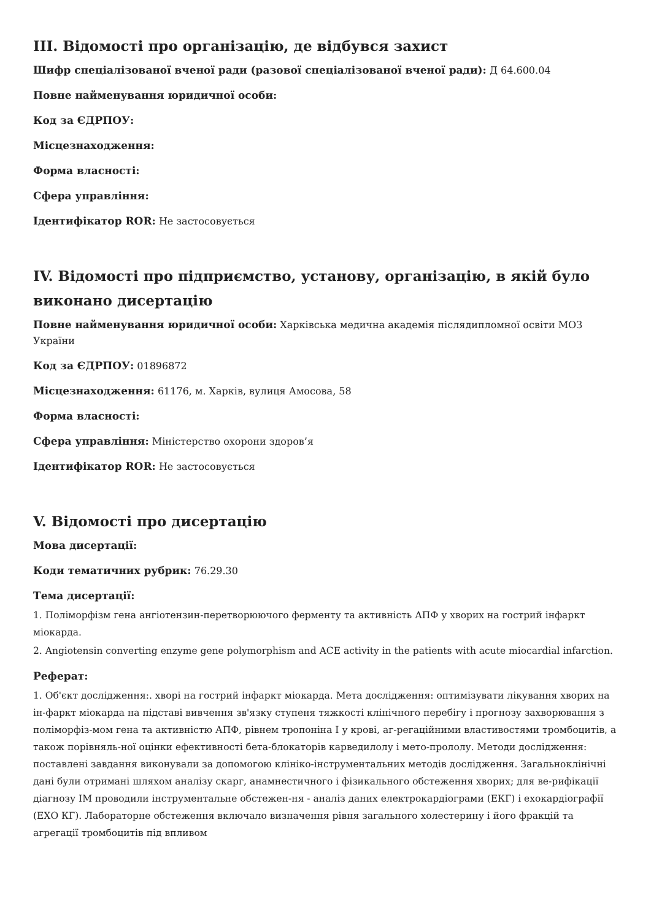III. Відомості про організацію, де відбувся захист
Шифр спеціалізованої вченої ради (разової спеціалізованої вченої ради): Д 64.600.04
Повне найменування юридичної особи:
Код за ЄДРПОУ:
Місцезнаходження:
Форма власності:
Сфера управління:
Ідентифікатор ROR: Не застосовується
IV. Відомості про підприємство, установу, організацію, в якій було виконано дисертацію
Повне найменування юридичної особи: Харківська медична академія післядипломної освіти МОЗ України
Код за ЄДРПОУ: 01896872
Місцезнаходження: 61176, м. Харків, вулиця Амосова, 58
Форма власності:
Сфера управління: Міністерство охорони здоров’я
Ідентифікатор ROR: Не застосовується
V. Відомості про дисертацію
Мова дисертації:
Коди тематичних рубрик: 76.29.30
Тема дисертації:
1. Поліморфізм гена ангіотензин-перетворюючого ферменту та активність АПФ у хворих на гострий інфаркт міокарда.
2. Angiotensin converting enzyme gene polymorphism and ACE activity in the patients with acute miocardial infarction.
Реферат:
1. Об'єкт дослідження:. хворі на гострий інфаркт міокарда. Мета дослідження: оптимізувати лікування хворих на ін-фаркт міокарда на підставі вивчення зв'язку ступеня тяжкості клінічного перебігу і прогнозу захворювання з поліморфіз-мом гена та активністю АПФ, рівнем тропоніна І у крові, аг-регаційними властивостями тромбоцитів, а також порівняль-ної оцінки ефективності бета-блокаторів карведилолу і мето-прололу. Методи дослідження: поставлені завдання виконували за допомогою клініко-інструментальних методів дослідження. Загальноклінічні дані були отримані шляхом аналізу скарг, анамнестичного і фізикального обстеження хворих; для ве-рифікації діагнозу ІМ проводили інструментальне обстежен-ня - аналіз даних електрокардіограми (ЕКГ) і ехокардіографії (ЕХО КГ). Лабораторне обстеження включало визначення рівня загального холестерину і його фракцій та агрегації тромбоцитів під впливом